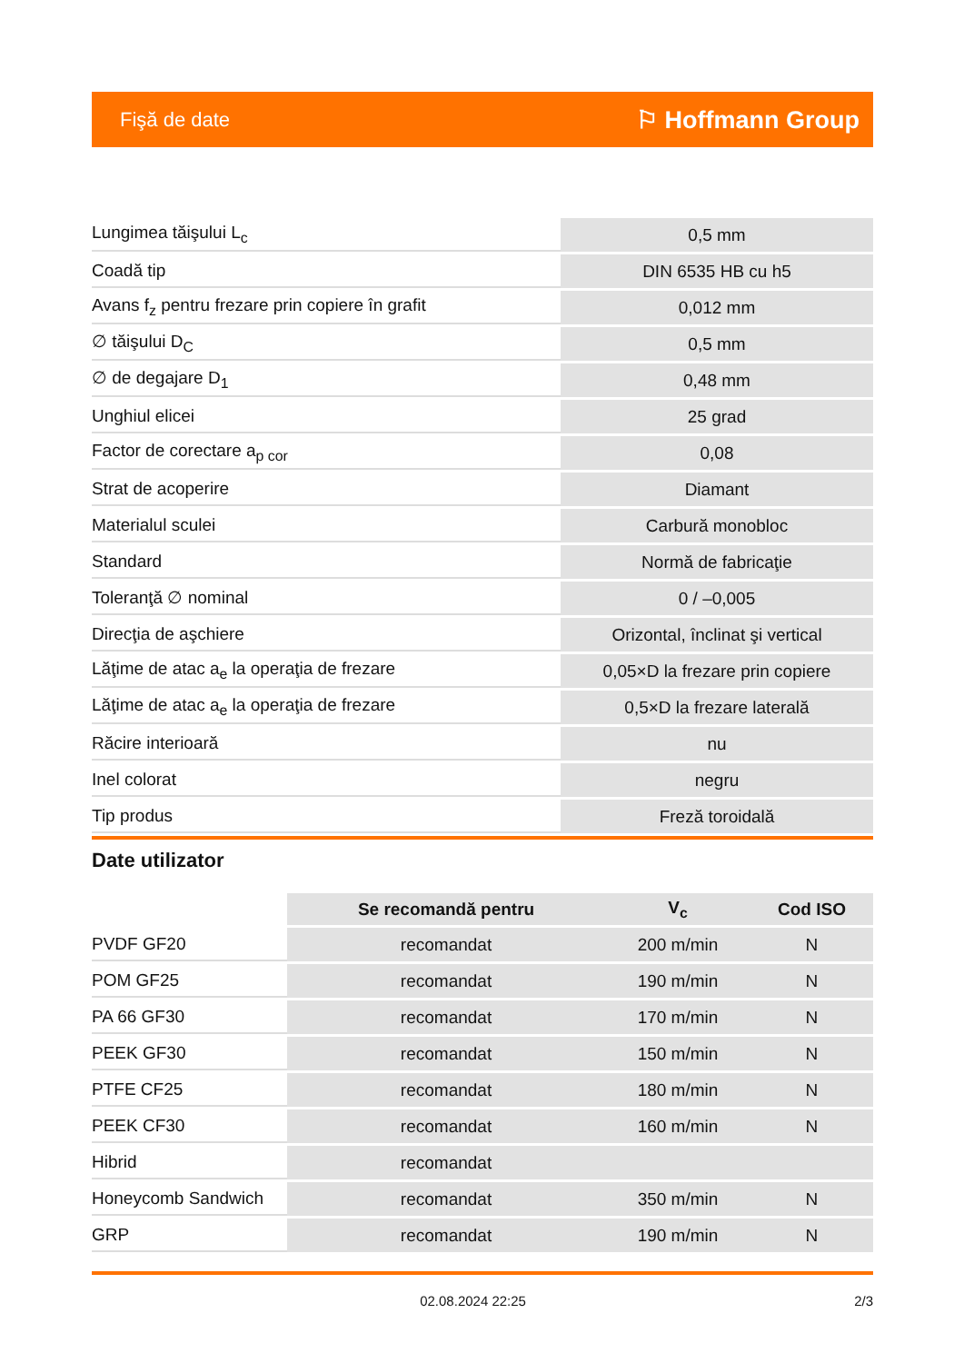Fişă de date ⚐ Hoffmann Group
| Lungimea tăişului L<sub>c</sub> | 0,5 mm |
| Coadă tip | DIN 6535 HB cu h5 |
| Avans f<sub>z</sub> pentru frezare prin copiere în grafit | 0,012 mm |
| ∅ tăişului D<sub>C</sub> | 0,5 mm |
| ∅ de degajare D<sub>1</sub> | 0,48 mm |
| Unghiul elicei | 25 grad |
| Factor de corectare a<sub>p cor</sub> | 0,08 |
| Strat de acoperire | Diamant |
| Materialul sculei | Carbură monobloc |
| Standard | Normă de fabricaţie |
| Toleranţă ∅ nominal | 0 / –0,005 |
| Direcţia de aşchiere | Orizontal, înclinat şi vertical |
| Lăţime de atac a<sub>e</sub> la operaţia de frezare | 0,05×D la frezare prin copiere |
| Lăţime de atac a<sub>e</sub> la operaţia de frezare | 0,5×D la frezare laterală |
| Răcire interioară | nu |
| Inel colorat | negru |
| Tip produs | Freză toroidală |
Date utilizator
| | Se recomandă pentru | V<sub>c</sub> | Cod ISO |
| --- | --- | --- | --- |
| PVDF GF20 | recomandat | 200 m/min | N |
| POM GF25 | recomandat | 190 m/min | N |
| PA 66 GF30 | recomandat | 170 m/min | N |
| PEEK GF30 | recomandat | 150 m/min | N |
| PTFE CF25 | recomandat | 180 m/min | N |
| PEEK CF30 | recomandat | 160 m/min | N |
| Hibrid | recomandat | | |
| Honeycomb Sandwich | recomandat | 350 m/min | N |
| GRP | recomandat | 190 m/min | N |
02.08.2024 22:25 2/3